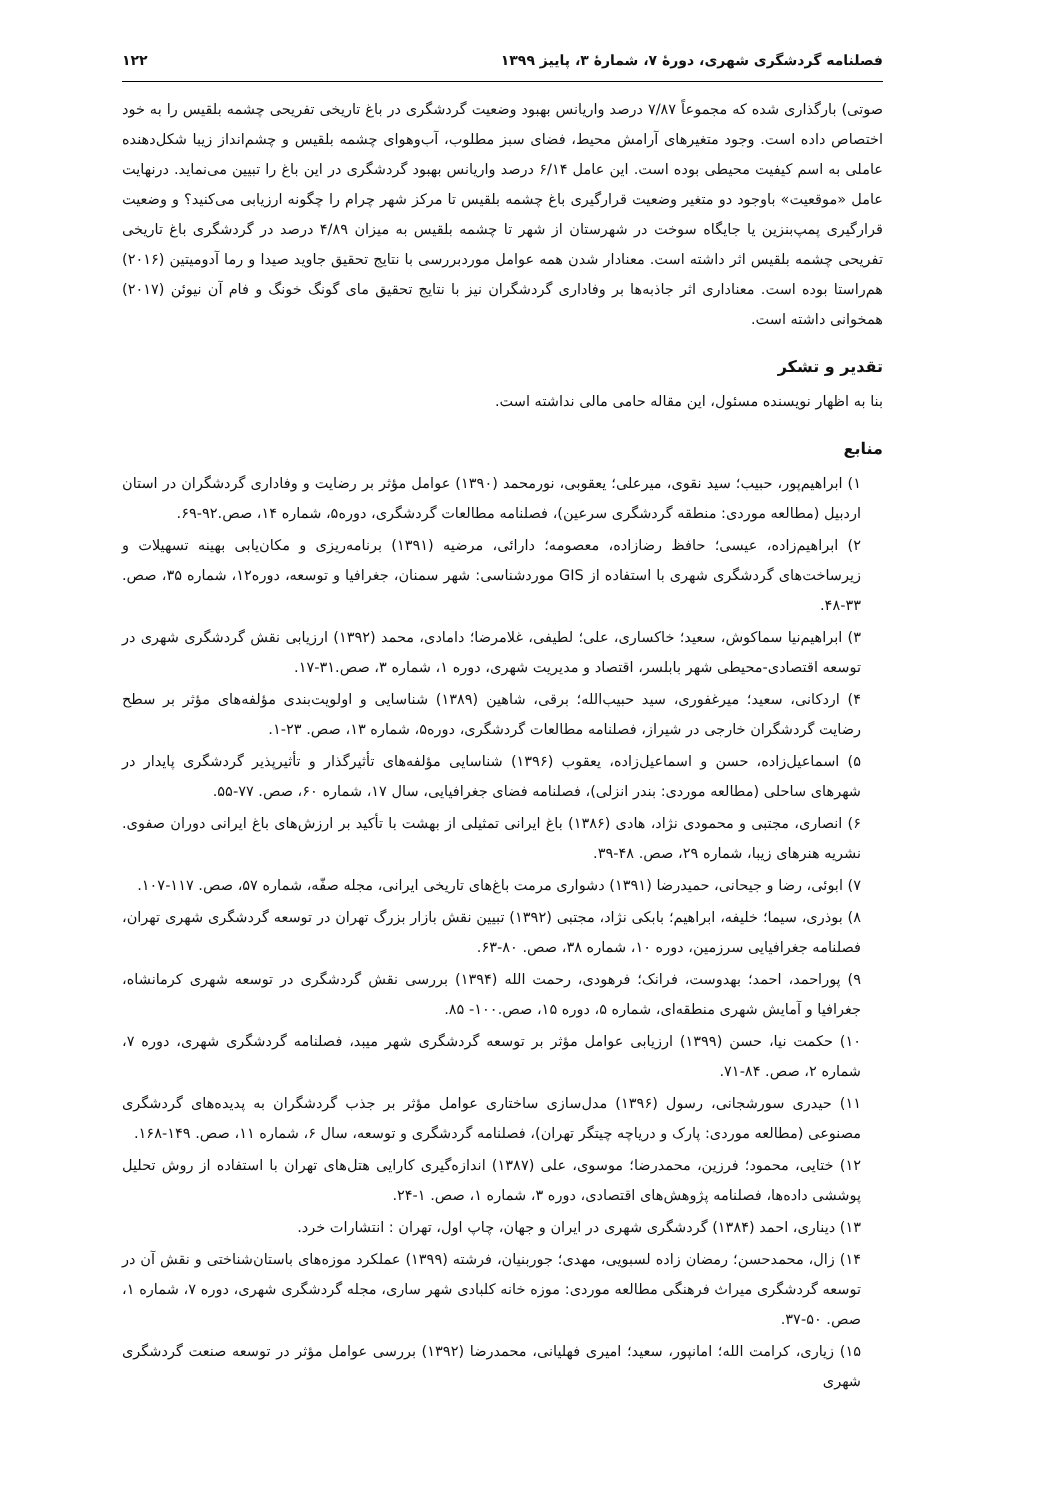فصلنامه گردشگری شهری، دورۀ ۷، شمارۀ ۳، پاییز ۱۳۹۹ ۱۲۲
صوتی) بارگذاری شده که مجموعاً ۷/۸۷ درصد واریانس بهبود وضعیت گردشگری در باغ تاریخی تفریحی چشمه بلقیس را به خود اختصاص داده است. وجود متغیرهای آرامش محیط، فضای سبز مطلوب، آب‌وهوای چشمه بلقیس و چشم‌انداز زیبا شکل‌دهنده عاملی به اسم کیفیت محیطی بوده است. این عامل ۶/۱۴ درصد واریانس بهبود گردشگری در این باغ را تبیین می‌نماید. درنهایت عامل «موقعیت» باوجود دو متغیر وضعیت قرارگیری باغ چشمه بلقیس تا مرکز شهر چرام را چگونه ارزیابی می‌کنید؟ و وضعیت قرارگیری پمپ‌بنزین یا جایگاه سوخت در شهرستان از شهر تا چشمه بلقیس به میزان ۴/۸۹ درصد در گردشگری باغ تاریخی تفریحی چشمه بلقیس اثر داشته است. معنادار شدن همه عوامل موردبررسی با نتایج تحقیق جاوید صیدا و رما آدومیتین (۲۰۱۶) هم‌راستا بوده است. معناداری اثر جاذبه‌ها بر وفاداری گردشگران نیز با نتایج تحقیق مای گونگ خونگ و فام آن نیوئن (۲۰۱۷) همخوانی داشته است.
تقدیر و تشکر
بنا به اظهار نویسنده مسئول، این مقاله حامی مالی نداشته است.
منابع
۱) ابراهیم‌پور، حبیب؛ سید نقوی، میرعلی؛ یعقوبی، نورمحمد (۱۳۹۰) عوامل مؤثر بر رضایت و وفاداری گردشگران در استان اردبیل (مطالعه موردی: منطقه گردشگری سرعین)، فصلنامه مطالعات گردشگری، دوره۵، شماره ۱۴، صص.۹۲-۶۹.
۲) ابراهیم‌زاده، عیسی؛ حافظ رضازاده، معصومه؛ دارائی، مرضیه (۱۳۹۱) برنامه‌ریزی و مکان‌یابی بهینه تسهیلات و زیرساخت‌های گردشگری شهری با استفاده از GIS موردشناسی: شهر سمنان، جغرافیا و توسعه، دوره۱۲، شماره ۳۵، صص. ۳۳-۴۸.
۳) ابراهیم‌نیا سماکوش، سعید؛ خاکساری، علی؛ لطیفی، غلامرضا؛ دامادی، محمد (۱۳۹۲) ارزیابی نقش گردشگری شهری در توسعه اقتصادی-محیطی شهر بابلسر، اقتصاد و مدیریت شهری، دوره ۱، شماره ۳، صص.۳۱-۱۷.
۴) اردکانی، سعید؛ میرغفوری، سید حبیب‌الله؛ برقی، شاهین (۱۳۸۹) شناسایی و اولویت‌بندی مؤلفه‌های مؤثر بر سطح رضایت گردشگران خارجی در شیراز، فصلنامه مطالعات گردشگری، دوره۵، شماره ۱۳، صص. ۲۳-۱.
۵) اسماعیل‌زاده، حسن و اسماعیل‌زاده، یعقوب (۱۳۹۶) شناسایی مؤلفه‌های تأثیرگذار و تأثیرپذیر گردشگری پایدار در شهرهای ساحلی (مطالعه موردی: بندر انزلی)، فصلنامه فضای جغرافیایی، سال ۱۷، شماره ۶۰، صص. ۷۷-۵۵.
۶) انصاری، مجتبی و محمودی نژاد، هادی (۱۳۸۶) باغ ایرانی تمثیلی از بهشت با تأکید بر ارزش‌های باغ ایرانی دوران صفوی. نشریه هنرهای زیبا، شماره ۲۹، صص. ۴۸-۳۹.
۷) ابوئی، رضا و جیحانی، حمیدرضا (۱۳۹۱) دشواری مرمت باغ‌های تاریخی ایرانی، مجله صفّه، شماره ۵۷، صص. ۱۱۷-۱۰۷.
۸) بوذری، سیما؛ خلیفه، ابراهیم؛ بابکی نژاد، مجتبی (۱۳۹۲) تبیین نقش بازار بزرگ تهران در توسعه گردشگری شهری تهران، فصلنامه جغرافیایی سرزمین، دوره ۱۰، شماره ۳۸، صص. ۸۰-۶۳.
۹) پوراحمد، احمد؛ بهدوست، فرانک؛ فرهودی، رحمت الله (۱۳۹۴) بررسی نقش گردشگری در توسعه شهری کرمانشاه، جغرافیا و آمایش شهری منطقه‌ای، شماره ۵، دوره ۱۵، صص.۱۰۰- ۸۵.
۱۰) حکمت نیا، حسن (۱۳۹۹) ارزیابی عوامل مؤثر بر توسعه گردشگری شهر میبد، فصلنامه گردشگری شهری، دوره ۷، شماره ۲، صص. ۸۴-۷۱.
۱۱) حیدری سورشجانی، رسول (۱۳۹۶) مدل‌سازی ساختاری عوامل مؤثر بر جذب گردشگران به پدیده‌های گردشگری مصنوعی (مطالعه موردی: پارک و دریاچه چیتگر تهران)، فصلنامه گردشگری و توسعه، سال ۶، شماره ۱۱، صص. ۱۴۹-۱۶۸.
۱۲) ختایی، محمود؛ فرزین، محمدرضا؛ موسوی، علی (۱۳۸۷) اندازه‌گیری کارایی هتل‌های تهران با استفاده از روش تحلیل پوششی داده‌ها، فصلنامه پژوهش‌های اقتصادی، دوره ۳، شماره ۱، صص. ۱-۲۴.
۱۳) دیناری، احمد (۱۳۸۴) گردشگری شهری در ایران و جهان، چاپ اول، تهران : انتشارات خرد.
۱۴) زال، محمدحسن؛ رمضان زاده لسبویی، مهدی؛ جوربنیان، فرشته (۱۳۹۹) عملکرد موزه‌های باستان‌شناختی و نقش آن در توسعه گردشگری میراث فرهنگی مطالعه موردی: موزه خانه کلبادی شهر ساری، مجله گردشگری شهری، دوره ۷، شماره ۱، صص. ۵۰-۳۷.
۱۵) زیاری، کرامت الله؛ امانپور، سعید؛ امیری فهلیانی، محمدرضا (۱۳۹۲) بررسی عوامل مؤثر در توسعه صنعت گردشگری شهری